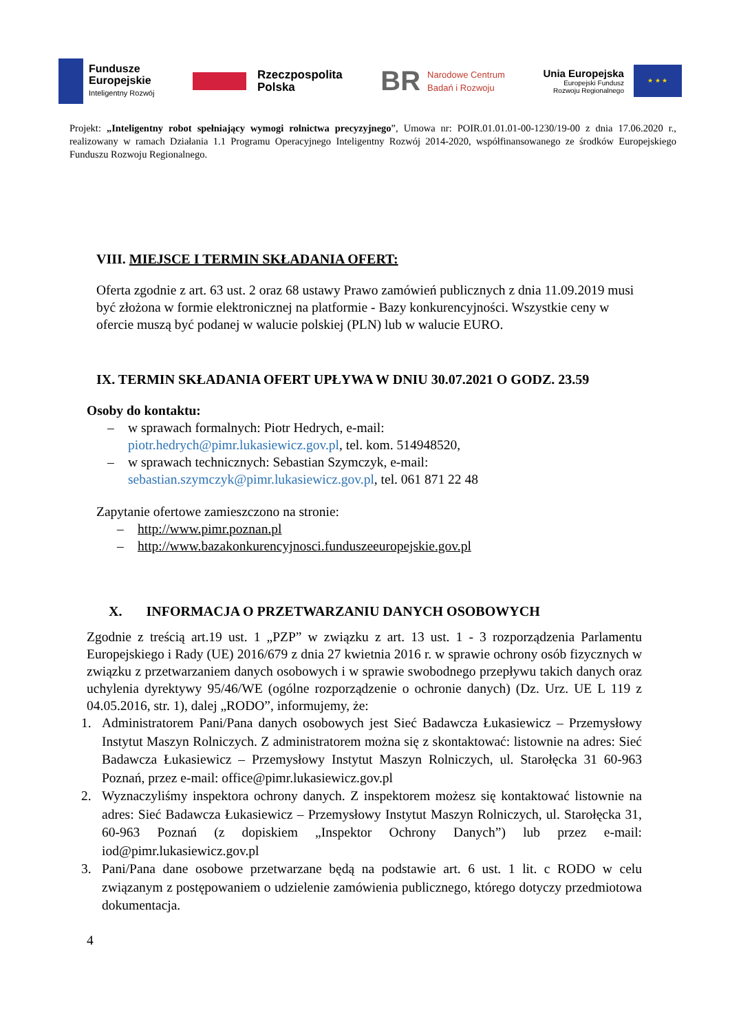Fundusze
Europejskie
Inteligentny Rozwój
Rzeczpospolita
Polska
BR Narodowe Centrum
Badań i Rozwoju
Unia Europejska
Europejski Fundusz
Rozwoju Regionalnego
★ ★ ★
Projekt: „Inteligentny robot spełniający wymogi rolnictwa precyzyjnego”, Umowa nr: POIR.01.01.01-00-1230/19-00 z dnia 17.06.2020 r., realizowany w ramach Działania 1.1 Programu Operacyjnego Inteligentny Rozwój 2014-2020, współfinansowanego ze środków Europejskiego Funduszu Rozwoju Regionalnego.
VIII. MIEJSCE I TERMIN SKŁADANIA OFERT:
Oferta zgodnie z art. 63 ust. 2 oraz 68 ustawy Prawo zamówień publicznych z dnia 11.09.2019 musi być złożona w formie elektronicznej na platformie - Bazy konkurencyjności. Wszystkie ceny w ofercie muszą być podanej w walucie polskiej (PLN) lub w walucie EURO.
IX. TERMIN SKŁADANIA OFERT UPŁYWA W DNIU 30.07.2021 O GODZ. 23.59
Osoby do kontaktu:
– w sprawach formalnych: Piotr Hedrych, e-mail:
piotr.hedrych@pimr.lukasiewicz.gov.pl, tel. kom. 514948520,
– w sprawach technicznych: Sebastian Szymczyk, e-mail:
sebastian.szymczyk@pimr.lukasiewicz.gov.pl, tel. 061 871 22 48
Zapytanie ofertowe zamieszczono na stronie:
– http://www.pimr.poznan.pl
– http://www.bazakonkurencyjnosci.funduszeeuropejskie.gov.pl
X. INFORMACJA O PRZETWARZANIU DANYCH OSOBOWYCH
Zgodnie z treścią art.19 ust. 1 „PZP” w związku z art. 13 ust. 1 - 3 rozporządzenia Parlamentu Europejskiego i Rady (UE) 2016/679 z dnia 27 kwietnia 2016 r. w sprawie ochrony osób fizycznych w związku z przetwarzaniem danych osobowych i w sprawie swobodnego przepływu takich danych oraz uchylenia dyrektywy 95/46/WE (ogólne rozporządzenie o ochronie danych) (Dz. Urz. UE L 119 z 04.05.2016, str. 1), dalej „RODO”, informujemy, że:
1. Administratorem Pani/Pana danych osobowych jest Sieć Badawcza Łukasiewicz – Przemysłowy Instytut Maszyn Rolniczych. Z administratorem można się z skontaktować: listownie na adres: Sieć Badawcza Łukasiewicz – Przemysłowy Instytut Maszyn Rolniczych, ul. Starołęcka 31 60-963 Poznań, przez e-mail: office@pimr.lukasiewicz.gov.pl
2. Wyznaczyliśmy inspektora ochrony danych. Z inspektorem możesz się kontaktować listownie na adres: Sieć Badawcza Łukasiewicz – Przemysłowy Instytut Maszyn Rolniczych, ul. Starołęcka 31, 60-963 Poznań (z dopiskiem „Inspektor Ochrony Danych”) lub przez e-mail: iod@pimr.lukasiewicz.gov.pl
3. Pani/Pana dane osobowe przetwarzane będą na podstawie art. 6 ust. 1 lit. c RODO w celu związanym z postępowaniem o udzielenie zamówienia publicznego, którego dotyczy przedmiotowa dokumentacja.
4